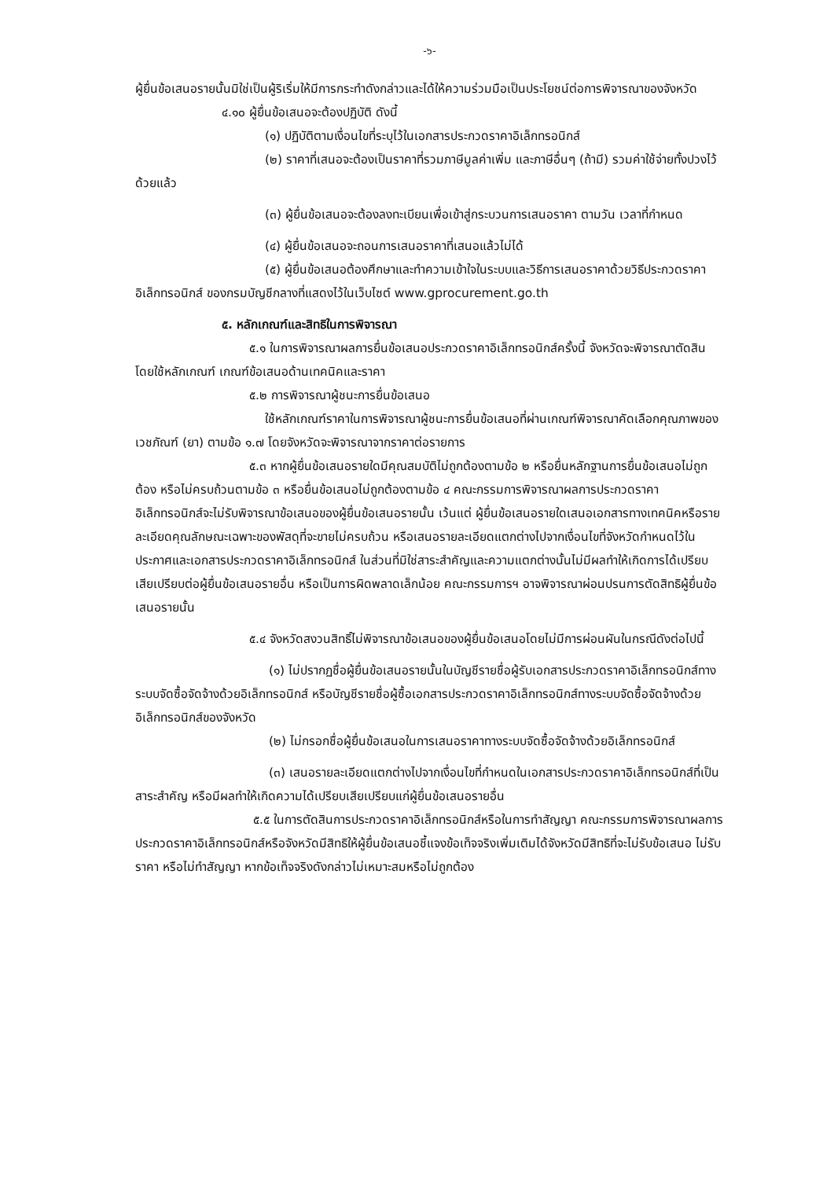-๖-
ผู้ยื่นข้อเสนอรายนั้นมิใช่เป็นผู้ริเริ่มให้มีการกระทำดังกล่าวและได้ให้ความร่วมมือเป็นประโยชน์ต่อการพิจารณาของจังหวัด
๔.๑๐ ผู้ยื่นข้อเสนอจะต้องปฏิบัติ ดังนี้
(๑) ปฏิบัติตามเงื่อนไขที่ระบุไว้ในเอกสารประกวดราคาอิเล็กทรอนิกส์
(๒) ราคาที่เสนอจะต้องเป็นราคาที่รวมภาษีมูลค่าเพิ่ม และภาษีอื่นๆ (ถ้ามี) รวมค่าใช้จ่ายทั้งปวงไว้ด้วยแล้ว
(๓) ผู้ยื่นข้อเสนอจะต้องลงทะเบียนเพื่อเข้าสู่กระบวนการเสนอราคา ตามวัน เวลาที่กำหนด
(๔) ผู้ยื่นข้อเสนอจะถอนการเสนอราคาที่เสนอแล้วไม่ได้
(๕) ผู้ยื่นข้อเสนอต้องศึกษาและทำความเข้าใจในระบบและวิธีการเสนอราคาด้วยวิธีประกวดราคาอิเล็กทรอนิกส์ ของกรมบัญชีกลางที่แสดงไว้ในเว็บไซต์ www.gprocurement.go.th
๕. หลักเกณฑ์และสิทธิในการพิจารณา
๕.๑ ในการพิจารณาผลการยื่นข้อเสนอประกวดราคาอิเล็กทรอนิกส์ครั้งนี้ จังหวัดจะพิจารณาตัดสินโดยใช้หลักเกณฑ์ เกณฑ์ข้อเสนอด้านเทคนิคและราคา
๕.๒ การพิจารณาผู้ชนะการยื่นข้อเสนอ
ใช้หลักเกณฑ์ราคาในการพิจารณาผู้ชนะการยื่นข้อเสนอที่ผ่านเกณฑ์พิจารณาคัดเลือกคุณภาพของเวชภัณฑ์ (ยา) ตามข้อ ๑.๗ โดยจังหวัดจะพิจารณาจากราคาต่อรายการ
๕.๓ หากผู้ยื่นข้อเสนอรายใดมีคุณสมบัติไม่ถูกต้องตามข้อ ๒ หรือยื่นหลักฐานการยื่นข้อเสนอไม่ถูกต้อง หรือไม่ครบถ้วนตามข้อ ๓ หรือยื่นข้อเสนอไม่ถูกต้องตามข้อ ๔ คณะกรรมการพิจารณาผลการประกวดราคาอิเล็กทรอนิกส์จะไม่รับพิจารณาข้อเสนอของผู้ยื่นข้อเสนอรายนั้น เว้นแต่ ผู้ยื่นข้อเสนอรายใดเสนอเอกสารทางเทคนิคหรือรายละเอียดคุณลักษณะเฉพาะของพัสดุที่จะขายไม่ครบถ้วน หรือเสนอรายละเอียดแตกต่างไปจากเงื่อนไขที่จังหวัดกำหนดไว้ในประกาศและเอกสารประกวดราคาอิเล็กทรอนิกส์ ในส่วนที่มิใช่สาระสำคัญและความแตกต่างนั้นไม่มีผลทำให้เกิดการได้เปรียบเสียเปรียบต่อผู้ยื่นข้อเสนอรายอื่น หรือเป็นการผิดพลาดเล็กน้อย คณะกรรมการฯ อาจพิจารณาผ่อนปรนการตัดสิทธิผู้ยื่นข้อเสนอรายนั้น
๕.๔ จังหวัดสงวนสิทธิ์ไม่พิจารณาข้อเสนอของผู้ยื่นข้อเสนอโดยไม่มีการผ่อนผันในกรณีดังต่อไปนี้
(๑) ไม่ปรากฏชื่อผู้ยื่นข้อเสนอรายนั้นในบัญชีรายชื่อผู้รับเอกสารประกวดราคาอิเล็กทรอนิกส์ทางระบบจัดซื้อจัดจ้างด้วยอิเล็กทรอนิกส์ หรือบัญชีรายชื่อผู้ซื้อเอกสารประกวดราคาอิเล็กทรอนิกส์ทางระบบจัดซื้อจัดจ้างด้วยอิเล็กทรอนิกส์ของจังหวัด
(๒) ไม่กรอกชื่อผู้ยื่นข้อเสนอในการเสนอราคาทางระบบจัดซื้อจัดจ้างด้วยอิเล็กทรอนิกส์
(๓) เสนอรายละเอียดแตกต่างไปจากเงื่อนไขที่กำหนดในเอกสารประกวดราคาอิเล็กทรอนิกส์ที่เป็นสาระสำคัญ หรือมีผลทำให้เกิดความได้เปรียบเสียเปรียบแก่ผู้ยื่นข้อเสนอรายอื่น
๕.๕ ในการตัดสินการประกวดราคาอิเล็กทรอนิกส์หรือในการทำสัญญา คณะกรรมการพิจารณาผลการประกวดราคาอิเล็กทรอนิกส์หรือจังหวัดมีสิทธิให้ผู้ยื่นข้อเสนอชี้แจงข้อเท็จจริงเพิ่มเติมได้จังหวัดมีสิทธิที่จะไม่รับข้อเสนอ ไม่รับราคา หรือไม่ทำสัญญา หากข้อเท็จจริงดังกล่าวไม่เหมาะสมหรือไม่ถูกต้อง